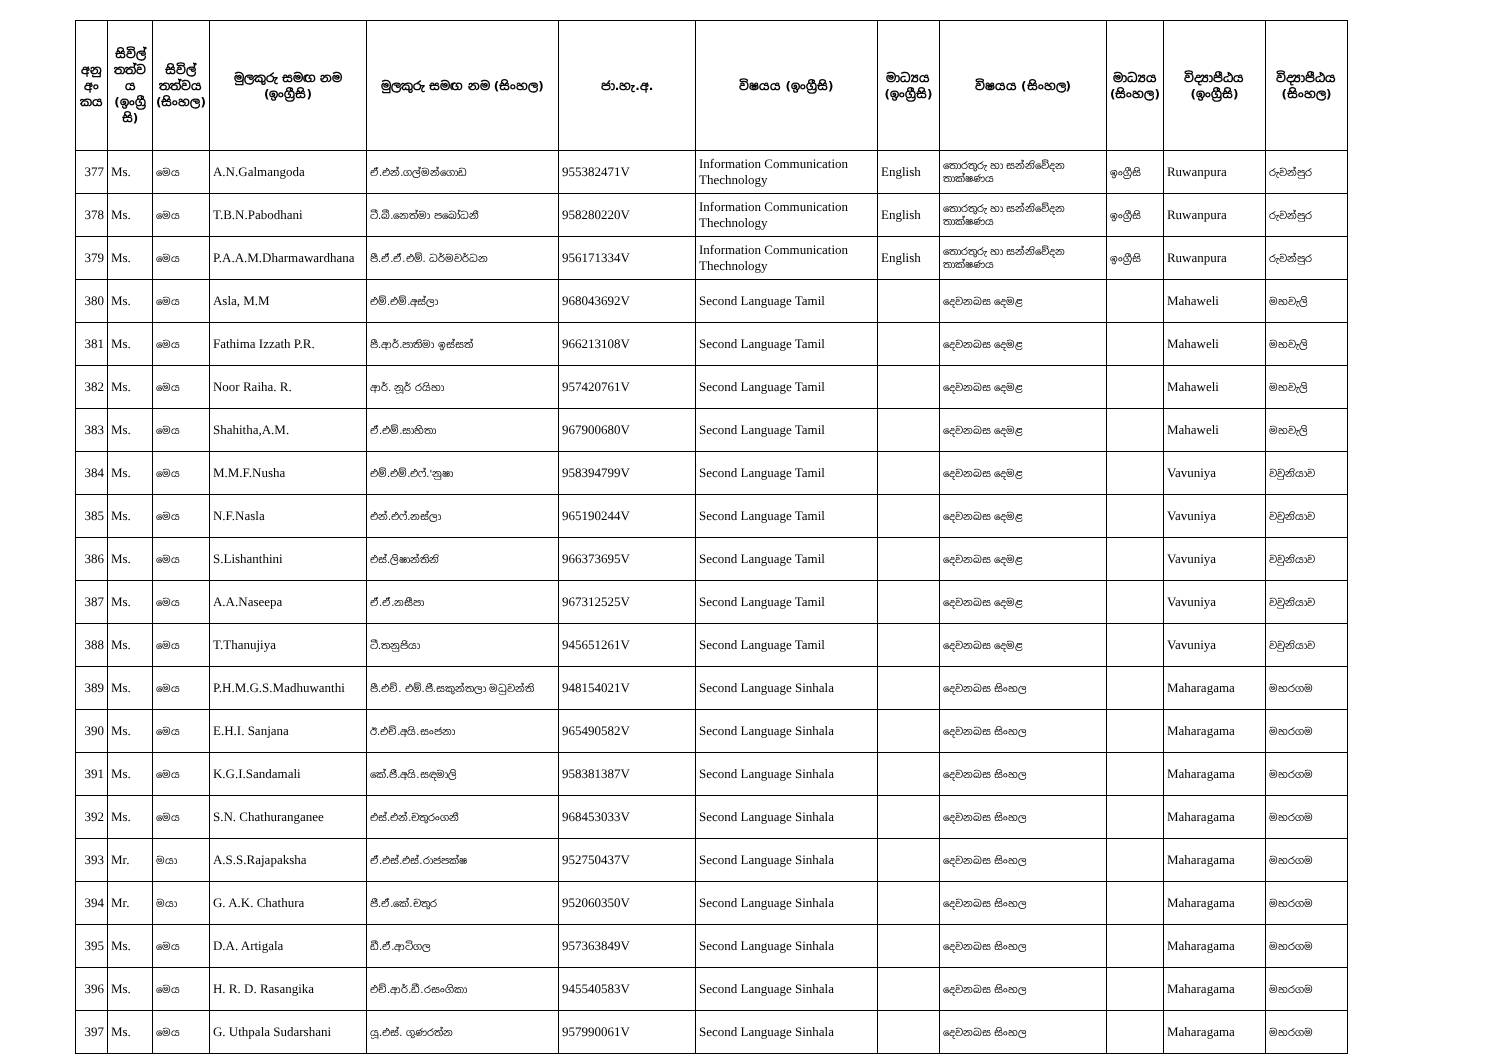| අනු අං කය | සිවිල් තත්ව ය (ඉංග්‍රී සි) | සිවිල් තත්වය (සිංහල) | මුලකුරු සමඟ නම (ඉංග්‍රීසි) | මුලකුරු සමඟ නම (සිංහල) | ජා.හැ.අ. | විෂයය (ඉංග්‍රීසි) | මාධ්‍යය (ඉංග්‍රීසි) | විෂයය (සිංහල) | මාධ්‍යය (සිංහල) | විද්‍යාපීඨය (ඉංග්‍රීසි) | විද්‍යාපීඨය (සිංහල) |
| --- | --- | --- | --- | --- | --- | --- | --- | --- | --- | --- | --- |
| 377 | Ms. | මෙය | A.N.Galmangoda | ඒ.එන්.ගල්මන්ගොඩ | 955382471V | Information Communication Thechnology | English | තොරතුරු හා සන්නිවේදන තාක්ෂණය | ඉංග්‍රීසි | Ruwanpura | රුවන්පුර |
| 378 | Ms. | මෙය | T.B.N.Pabodhani | ටී.බී.නෙත්මා පබෝධනී | 958280220V | Information Communication Thechnology | English | තොරතුරු හා සන්නිවේදන තාක්ෂණය | ඉංග්‍රීසි | Ruwanpura | රුවන්පුර |
| 379 | Ms. | මෙය | P.A.A.M.Dharmawardhana | පී.ඒ.ඒ.එම්. ධර්මවර්ධන | 956171334V | Information Communication Thechnology | English | තොරතුරු හා සන්නිවේදන තාක්ෂණය | ඉංග්‍රීසි | Ruwanpura | රුවන්පුර |
| 380 | Ms. | මෙය | Asla, M.M | එම්.එම්.අස්ලා | 968043692V | Second Language Tamil | | දෙවනබස දෙමළ | | Mahaweli | මහවැලි |
| 381 | Ms. | මෙය | Fathima Izzath P.R. | පී.ආර්.පාතිමා ඉස්සත් | 966213108V | Second Language Tamil | | දෙවනබස දෙමළ | | Mahaweli | මහවැලි |
| 382 | Ms. | මෙය | Noor Raiha. R. | ආර්. නූර් රයිහා | 957420761V | Second Language Tamil | | දෙවනබස දෙමළ | | Mahaweli | මහවැලි |
| 383 | Ms. | මෙය | Shahitha,A.M. | ඒ.එම්.සාහිතා | 967900680V | Second Language Tamil | | දෙවනබස දෙමළ | | Mahaweli | මහවැලි |
| 384 | Ms. | මෙය | M.M.F.Nusha | එම්.එම්.එෆ්.'නුෂා | 958394799V | Second Language Tamil | | දෙවනබස දෙමළ | | Vavuniya | වවුනියාව |
| 385 | Ms. | මෙය | N.F.Nasla | එන්.එෆ්.නස්ලා | 965190244V | Second Language Tamil | | දෙවනබස දෙමළ | | Vavuniya | වවුනියාව |
| 386 | Ms. | මෙය | S.Lishanthini | එස්.ලිෂාන්තිනි | 966373695V | Second Language Tamil | | දෙවනබස දෙමළ | | Vavuniya | වවුනියාව |
| 387 | Ms. | මෙය | A.A.Naseepa | ඒ.ඒ.නසීපා | 967312525V | Second Language Tamil | | දෙවනබස දෙමළ | | Vavuniya | වවුනියාව |
| 388 | Ms. | මෙය | T.Thanujiya | ටී.තනුජියා | 945651261V | Second Language Tamil | | දෙවනබස දෙමළ | | Vavuniya | වවුනියාව |
| 389 | Ms. | මෙය | P.H.M.G.S.Madhuwanthi | පී.එච්. එම්.ජී.සකුන්තලා මධුවන්ති | 948154021V | Second Language Sinhala | | දෙවනබස සිංහල | | Maharagama | මහරගම |
| 390 | Ms. | මෙය | E.H.I. Sanjana | ඊ.එච්.අයි.සංජනා | 965490582V | Second Language Sinhala | | දෙවනබස සිංහල | | Maharagama | මහරගම |
| 391 | Ms. | මෙය | K.G.I.Sandamali | කේ.ජී.අයි.සඳමාලි | 958381387V | Second Language Sinhala | | දෙවනබස සිංහල | | Maharagama | මහරගම |
| 392 | Ms. | මෙය | S.N. Chathuranganee | එස්.එන්.චතුරංගනී | 968453033V | Second Language Sinhala | | දෙවනබස සිංහල | | Maharagama | මහරගම |
| 393 | Mr. | මයා | A.S.S.Rajapaksha | ඒ.එස්.එස්.රාජපක්ෂ | 952750437V | Second Language Sinhala | | දෙවනබස සිංහල | | Maharagama | මහරගම |
| 394 | Mr. | මයා | G. A.K. Chathura | ජී.ඒ.කේ.චතුර | 952060350V | Second Language Sinhala | | දෙවනබස සිංහල | | Maharagama | මහරගම |
| 395 | Ms. | මෙය | D.A. Artigala | ඩී.ඒ.ආටිගල | 957363849V | Second Language Sinhala | | දෙවනබස සිංහල | | Maharagama | මහරගම |
| 396 | Ms. | මෙය | H. R. D. Rasangika | එච්.ආර්.ඩී.රසංගිකා | 945540583V | Second Language Sinhala | | දෙවනබස සිංහල | | Maharagama | මහරගම |
| 397 | Ms. | මෙය | G. Uthpala Sudarshani | යූ.එස්. ගුණරත්න | 957990061V | Second Language Sinhala | | දෙවනබස සිංහල | | Maharagama | මහරගම |